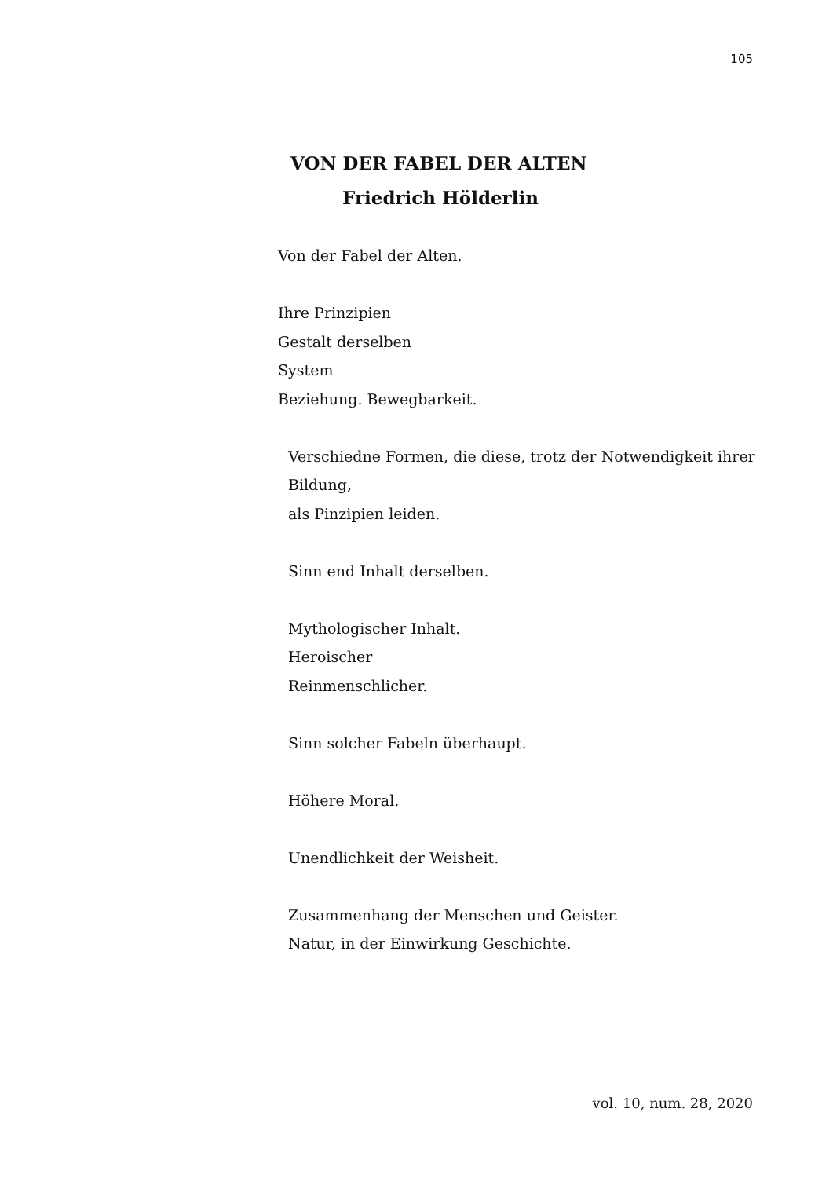105
VON DER FABEL DER ALTEN
Friedrich Hölderlin
Von der Fabel der Alten.
Ihre Prinzipien
Gestalt derselben
System
Beziehung. Bewegbarkeit.
Verschiedne Formen, die diese, trotz der Notwendigkeit ihrer
Bildung,
als Pinzipien leiden.
Sinn end Inhalt derselben.
Mythologischer Inhalt.
Heroischer
Reinmenschlicher.
Sinn solcher Fabeln überhaupt.
Höhere Moral.
Unendlichkeit der Weisheit.
Zusammenhang der Menschen und Geister.
Natur, in der Einwirkung Geschichte.
vol. 10, num. 28, 2020